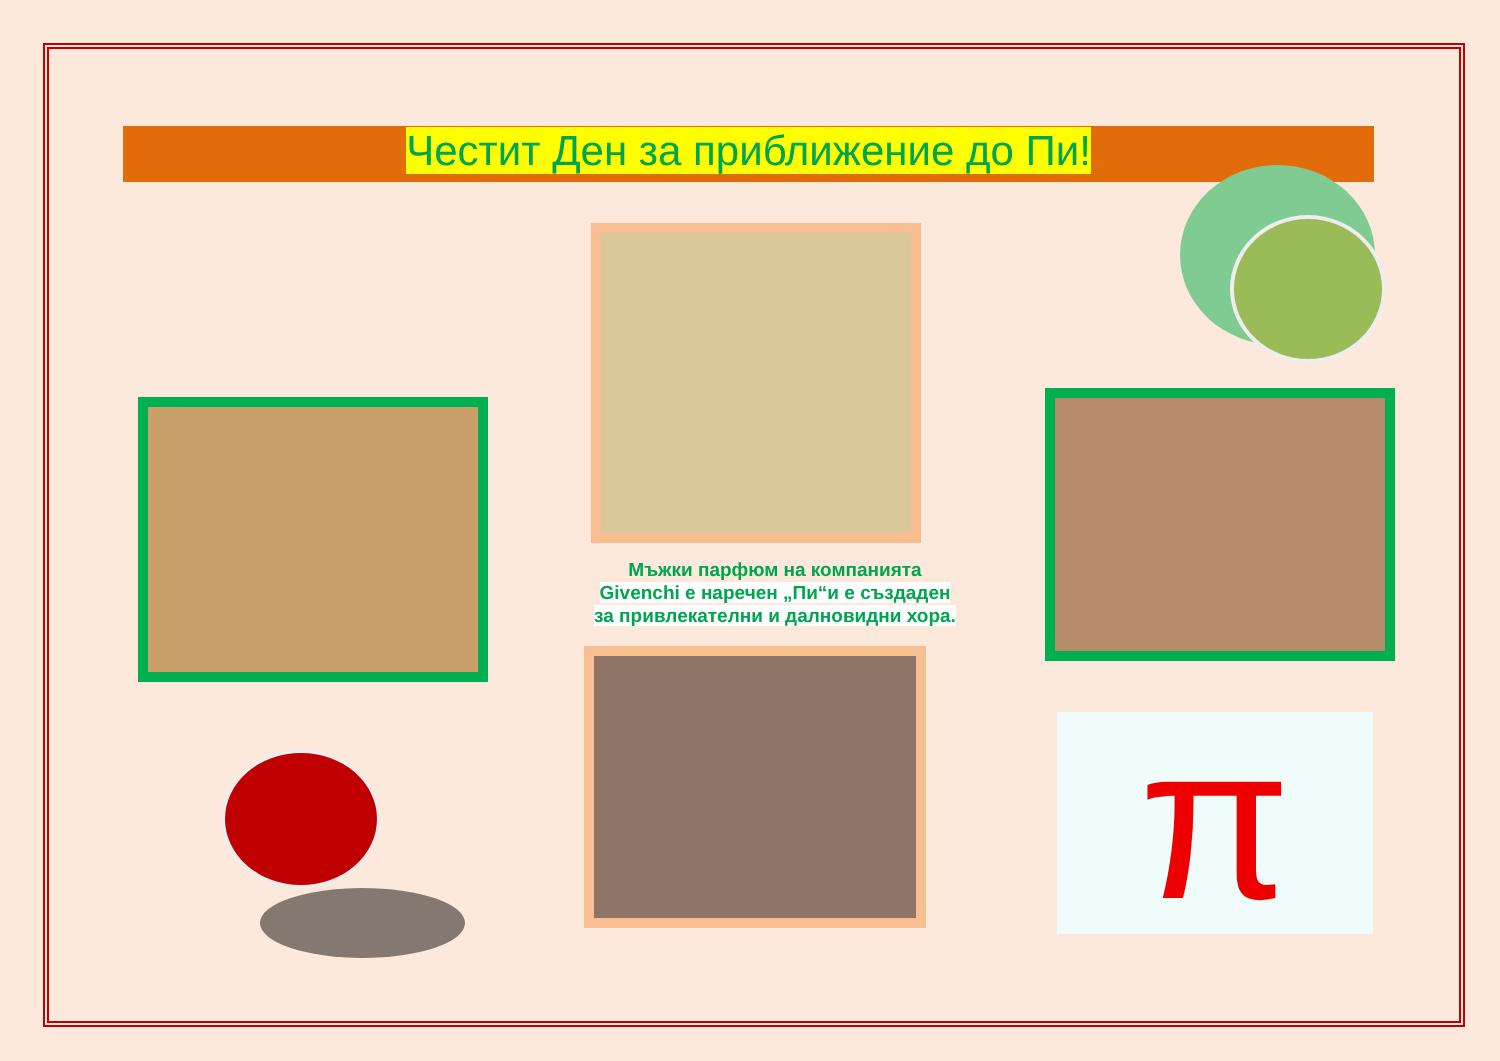Честит Ден за приближение до Пи!
π
Мъжки парфюм на компанията
Givenchi е наречен „Пи“и е създаден
за привлекателни и далновидни хора.